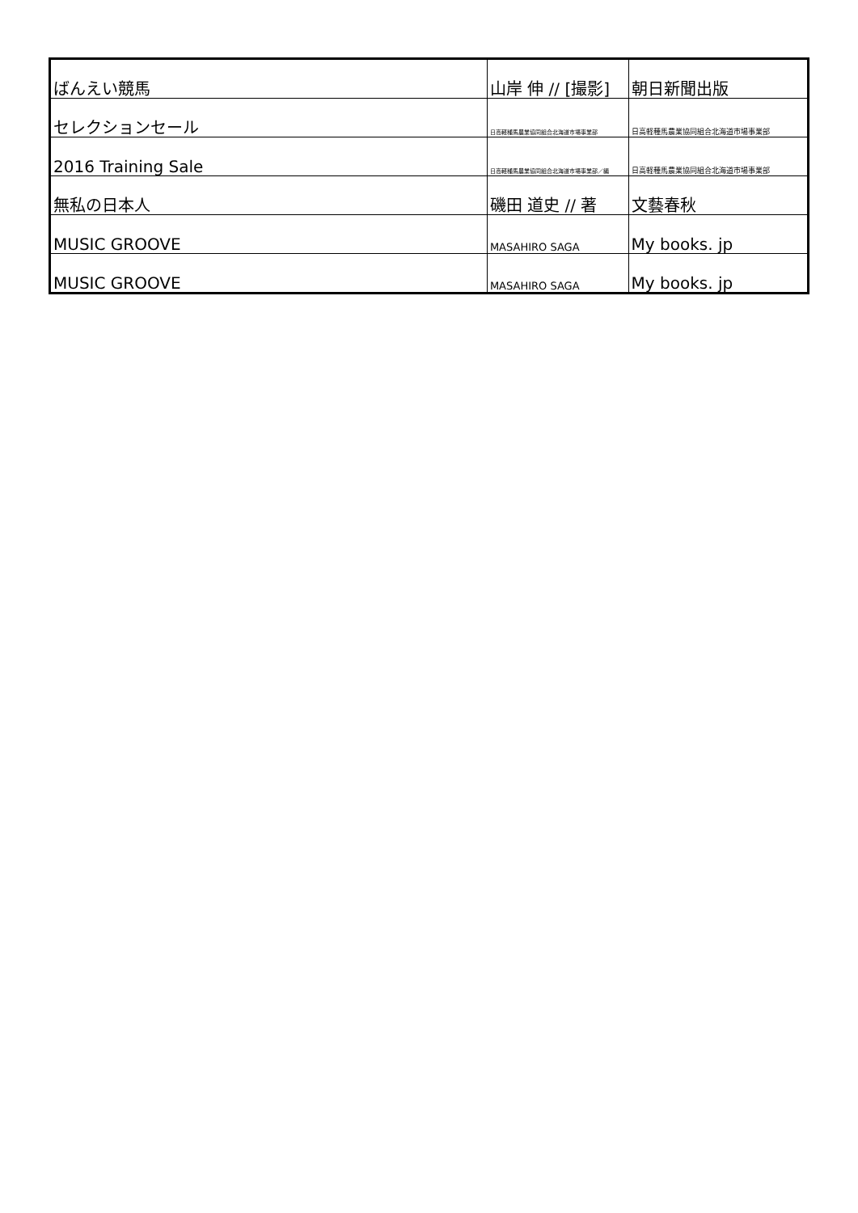| ばんえい競馬 | 山岸 伸 // [撮影] | 朝日新聞出版 |
| セレクションセール | 日高軽種馬農業協同組合北海道市場事業部 | 日高軽種馬農業協同組合北海道市場事業部 |
| 2016 Training Sale | 日高軽種馬農業協同組合北海道市場事業部／編 | 日高軽種馬農業協同組合北海道市場事業部 |
| 無私の日本人 | 磯田 道史 // 著 | 文藝春秋 |
| MUSIC GROOVE | MASAHIRO SAGA | My books. jp |
| MUSIC GROOVE | MASAHIRO SAGA | My books. jp |